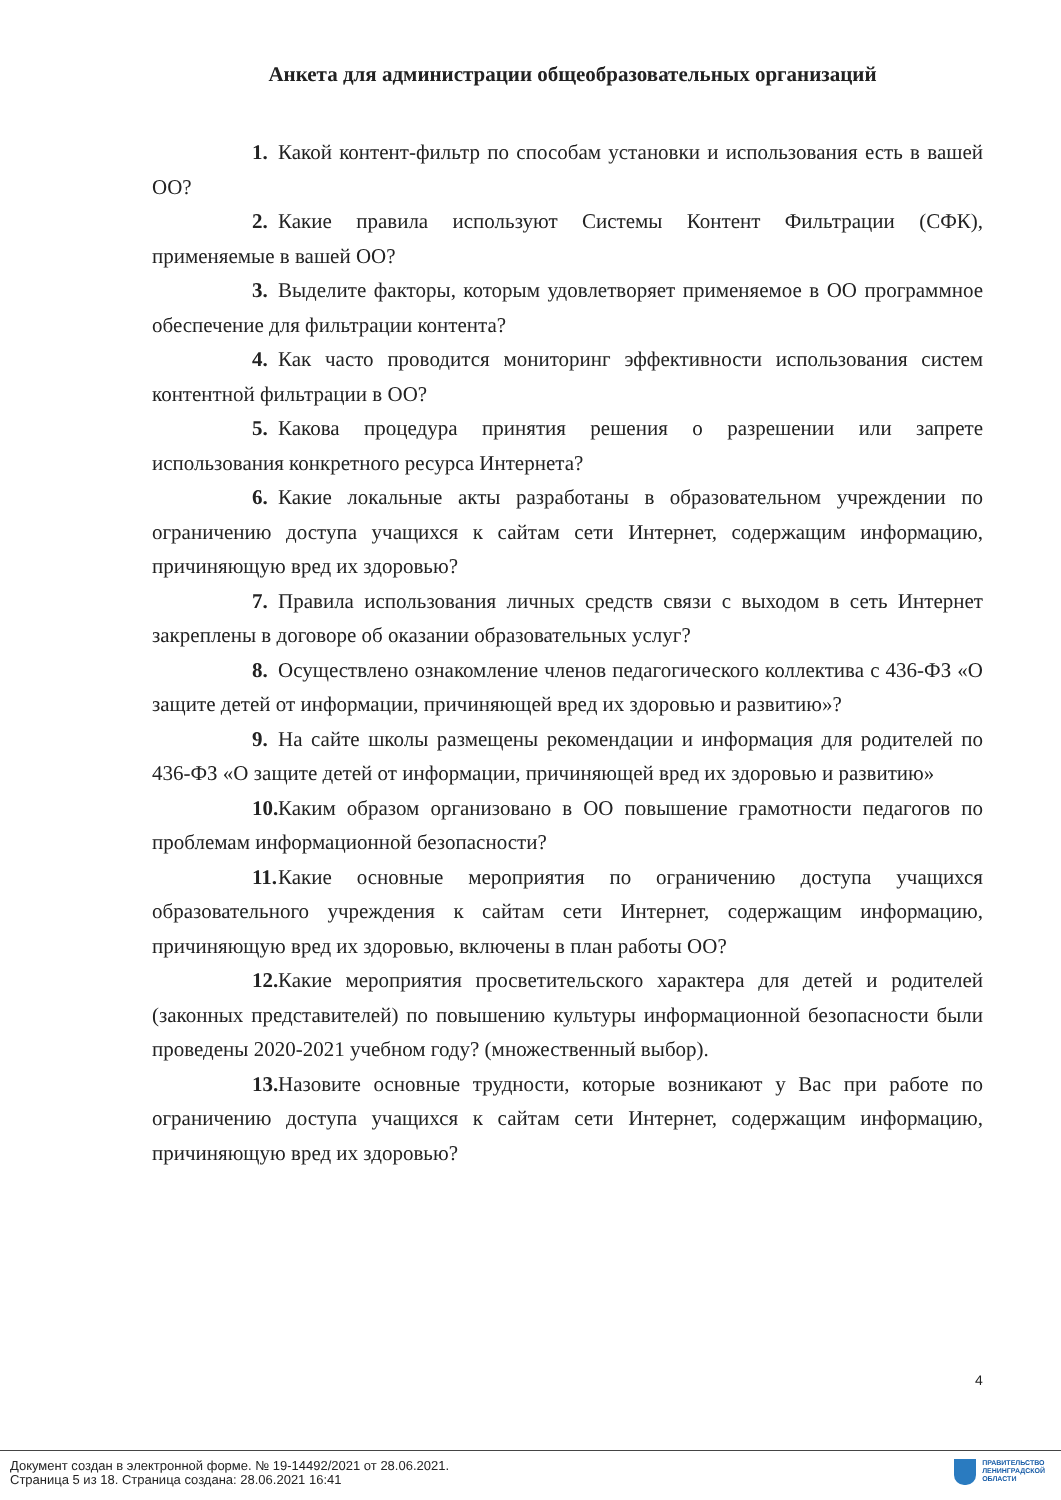Анкета для администрации общеобразовательных организаций
1. Какой контент-фильтр по способам установки и использования есть в вашей ОО?
2. Какие правила используют Системы Контент Фильтрации (СФК), применяемые в вашей ОО?
3. Выделите факторы, которым удовлетворяет применяемое в ОО программное обеспечение для фильтрации контента?
4. Как часто проводится мониторинг эффективности использования систем контентной фильтрации в ОО?
5. Какова процедура принятия решения о разрешении или запрете использования конкретного ресурса Интернета?
6. Какие локальные акты разработаны в образовательном учреждении по ограничению доступа учащихся к сайтам сети Интернет, содержащим информацию, причиняющую вред их здоровью?
7. Правила использования личных средств связи с выходом в сеть Интернет закреплены в договоре об оказании образовательных услуг?
8. Осуществлено ознакомление членов педагогического коллектива с 436-ФЗ «О защите детей от информации, причиняющей вред их здоровью и развитию»?
9. На сайте школы размещены рекомендации и информация для родителей по 436-ФЗ «О защите детей от информации, причиняющей вред их здоровью и развитию»
10. Каким образом организовано в ОО повышение грамотности педагогов по проблемам информационной безопасности?
11. Какие основные мероприятия по ограничению доступа учащихся образовательного учреждения к сайтам сети Интернет, содержащим информацию, причиняющую вред их здоровью, включены в план работы ОО?
12. Какие мероприятия просветительского характера для детей и родителей (законных представителей) по повышению культуры информационной безопасности были проведены 2020-2021 учебном году? (множественный выбор).
13. Назовите основные трудности, которые возникают у Вас при работе по ограничению доступа учащихся к сайтам сети Интернет, содержащим информацию, причиняющую вред их здоровью?
4
Документ создан в электронной форме. № 19-14492/2021 от 28.06.2021.
Страница 5 из 18. Страница создана: 28.06.2021 16:41
ПРАВИТЕЛЬСТВО
ЛЕНИНГРАДСКОЙ
ОБЛАСТИ